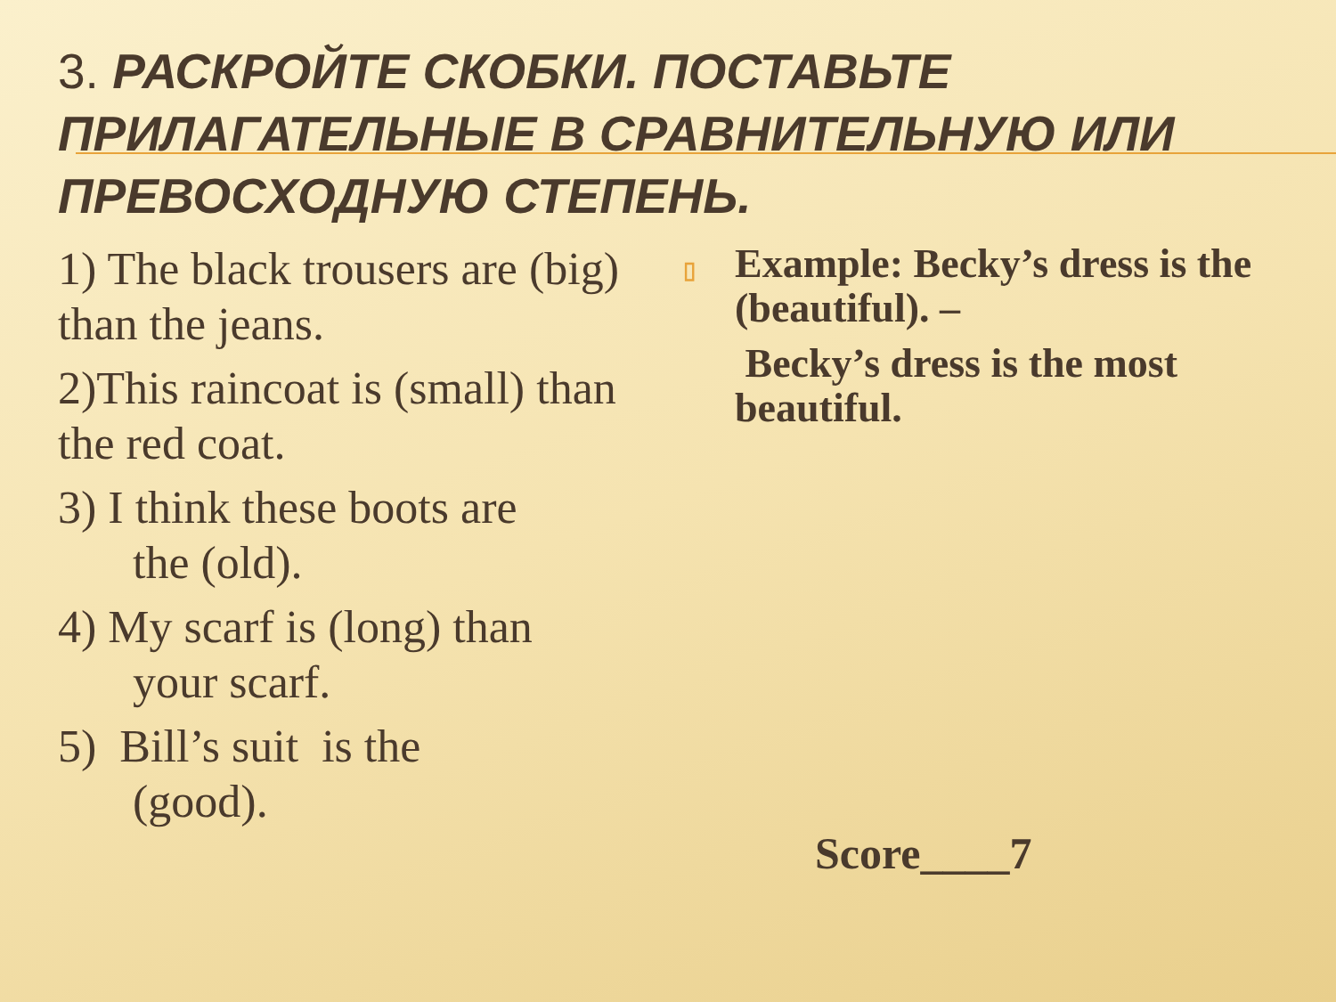3. РАСКРОЙТЕ СКОБКИ. ПОСТАВЬТЕ ПРИЛАГАТЕЛЬНЫЕ В СРАВНИТЕЛЬНУЮ ИЛИ ПРЕВОСХОДНУЮ СТЕПЕНЬ.
1) The black trousers are (big) than the jeans.
2)This raincoat is (small) than the red coat.
3) I think these boots are
the (old).
4) My scarf is (long) than
your scarf.
5) Bill’s suit is the
(good).
▯
Example: Becky’s dress is the (beautiful). –
Becky’s dress is the most beautiful.
Score____7